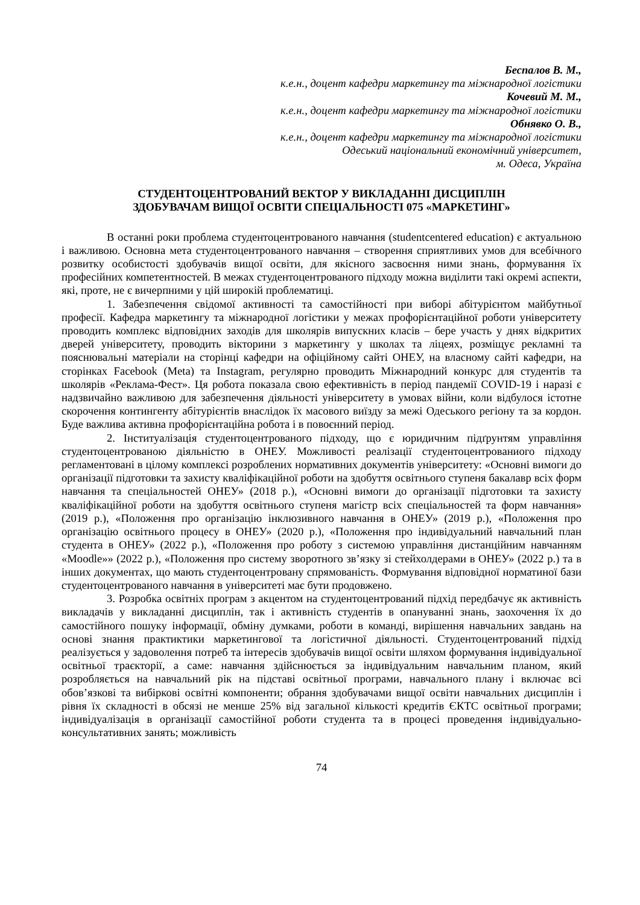Беспалов В. М.,
к.е.н., доцент кафедри маркетингу та міжнародної логістики
Кочевий М. М.,
к.е.н., доцент кафедри маркетингу та міжнародної логістики
Обнявко О. В.,
к.е.н., доцент кафедри маркетингу та міжнародної логістики
Одеський національний економічний університет,
м. Одеса, Україна
СТУДЕНТОЦЕНТРОВАНИЙ ВЕКТОР У ВИКЛАДАННІ ДИСЦИПЛІН
ЗДОБУВАЧАМ ВИЩОЇ ОСВІТИ СПЕЦІАЛЬНОСТІ 075 «МАРКЕТИНГ»
В останні роки проблема студентоцентрованого навчання (studentcentered education) є актуальною і важливою. Основна мета студентоцентрованого навчання – створення сприятливих умов для всебічного розвитку особистості здобувачів вищої освіти, для якісного засвоєння ними знань, формування їх професійних компетентностей. В межах студентоцентрованого підходу можна виділити такі окремі аспекти, які, проте, не є вичерпними у цій широкій проблематиці.
1. Забезпечення свідомої активності та самостійності при виборі абітурієнтом майбутньої професії. Кафедра маркетингу та міжнародної логістики у межах профорієнтаційної роботи університету проводить комплекс відповідних заходів для школярів випускних класів – бере участь у днях відкритих дверей університету, проводить вікторини з маркетингу у школах та ліцеях, розміщує рекламні та пояснювальні матеріали на сторінці кафедри на офіційному сайті ОНЕУ, на власному сайті кафедри, на сторінках Facebook (Meta) та Instagram, регулярно проводить Міжнародний конкурс для студентів та школярів «Реклама-Фест». Ця робота показала свою ефективність в період пандемії COVID-19 і наразі є надзвичайно важливою для забезпечення діяльності університету в умовах війни, коли відбулося істотне скорочення контингенту абітурієнтів внаслідок їх масового виїзду за межі Одеського регіону та за кордон. Буде важлива активна профорієнтаційна робота і в повоєнний період.
2. Інституалізація студентоцентрованого підходу, що є юридичним підґрунтям управління студентоцентрованою діяльністю в ОНЕУ. Можливості реалізації студентоцентрованиого підходу регламентовані в цілому комплексі розроблених нормативних документів університету: «Основні вимоги до організації підготовки та захисту кваліфікаційної роботи на здобуття освітнього ступеня бакалавр всіх форм навчання та спеціальностей ОНЕУ» (2018 р.), «Основні вимоги до організації підготовки та захисту кваліфікаційної роботи на здобуття освітнього ступеня магістр всіх спеціальностей та форм навчання» (2019 р.), «Положення про організацію інклюзивного навчання в ОНЕУ» (2019 р.), «Положення про організацію освітнього процесу в ОНЕУ» (2020 р.), «Положення про індивідуальний навчальний план студента в ОНЕУ» (2022 р.), «Положення про роботу з системою управління дистанційним навчанням «Moodle»» (2022 р.), «Положення про систему зворотного зв’язку зі стейхолдерами в ОНЕУ» (2022 р.) та в інших документах, що мають студентоцентровану спрямованість. Формування відповідної норматиної бази студентоцентрованого навчання в університеті має бути продовжено.
3. Розробка освітніх програм з акцентом на студентоцентрований підхід передбачує як активність викладачів у викладанні дисциплін, так і активність студентів в опануванні знань, заохочення їх до самостійного пошуку інформації, обміну думками, роботи в команді, вирішення навчальних завдань на основі знання практиктики маркетингової та логістичної діяльності. Студентоцентрований підхід реалізується у задоволення потреб та інтересів здобувачів вищої освіти шляхом формування індивідуальної освітньої траєкторії, а саме: навчання здійснюється за індивідуальним навчальним планом, який розробляється на навчальний рік на підставі освітньої програми, навчального плану і включає всі обов’язкові та вибіркові освітні компоненти; обрання здобувачами вищої освіти навчальних дисциплін і рівня їх складності в обсязі не менше 25% від загальної кількості кредитів ЄКТС освітньої програми; індивідуалізація в організації самостійної роботи студента та в процесі проведення індивідуально-консультативних занять; можливість
74